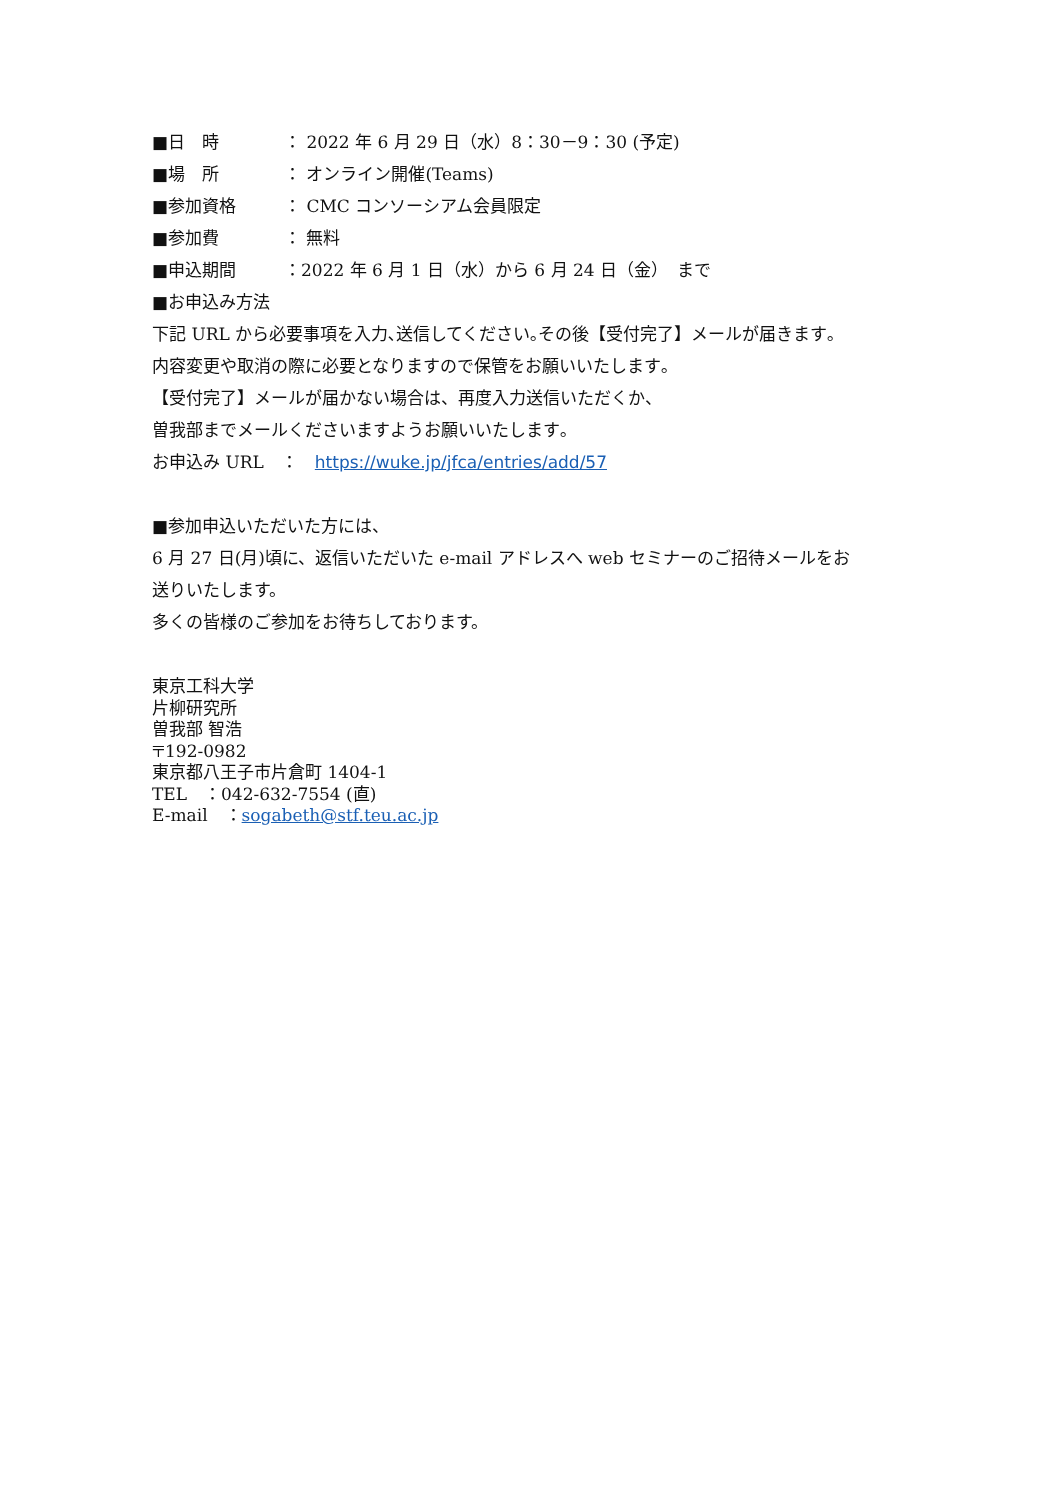■日　時 ： 2022 年 6 月 29 日（水）8：30－9：30 (予定)
■場　所 ： オンライン開催(Teams)
■参加資格 ： CMC コンソーシアム会員限定
■参加費 ： 無料
■申込期間 ：2022 年 6 月 1 日（水）から 6 月 24 日（金）　まで
■お申込み方法
下記 URL から必要事項を入力､送信してください｡その後【受付完了】メールが届きます｡
内容変更や取消の際に必要となりますので保管をお願いいたします｡
【受付完了】メールが届かない場合は、再度入力送信いただくか、
曽我部までメールくださいますようお願いいたします｡
お申込み URL　：　https://wuke.jp/jfca/entries/add/57
■参加申込いただいた方には、
6 月 27 日(月)頃に、返信いただいた e-mail アドレスへ web セミナーのご招待メールをお
送りいたします。
多くの皆様のご参加をお待ちしております。
東京工科大学
片柳研究所
曽我部 智浩
〒192-0982
東京都八王子市片倉町 1404-1
TEL　：042-632-7554 (直)
E-mail　：sogabeth@stf.teu.ac.jp